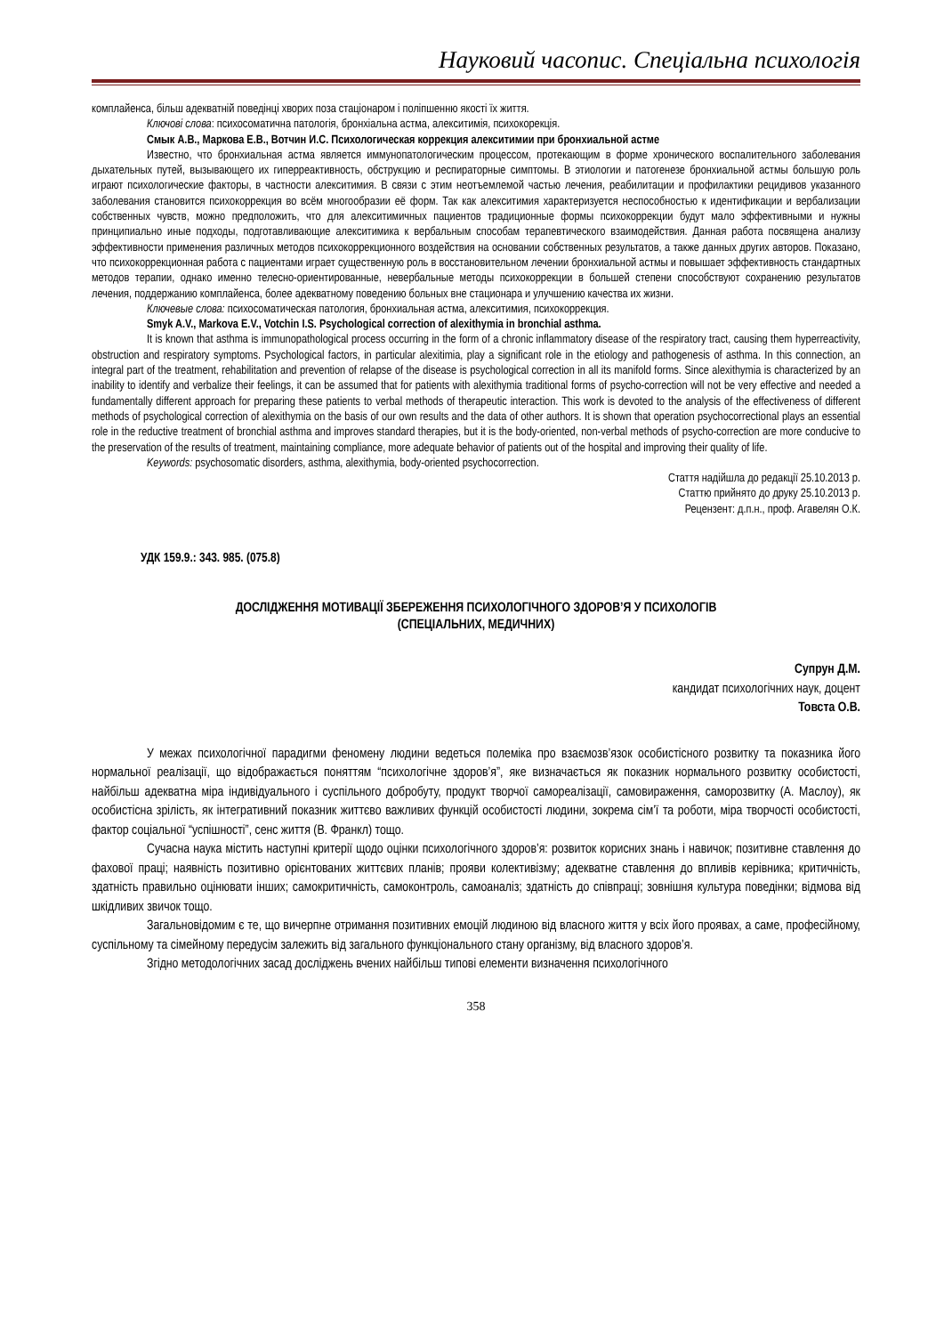Науковий часопис. Спеціальна психологія
комплайенса, більш адекватній поведінці хворих поза стаціонаром і поліпшенню якості їх життя.
Ключові слова: психосоматична патологія, бронхіальна астма, алекситимія, психокорекція.
Смык А.В., Маркова Е.В., Вотчин И.С. Психологическая коррекция алекситимии при бронхиальной астме
Известно, что бронхиальная астма является иммунопатологическим процессом, протекающим в форме хронического воспалительного заболевания дыхательных путей, вызывающего их гиперреактивность, обструкцию и респираторные симптомы. В этиологии и патогенезе бронхиальной астмы большую роль играют психологические факторы, в частности алекситимия. В связи с этим неотъемлемой частью лечения, реабилитации и профилактики рецидивов указанного заболевания становится психокоррекция во всём многообразии её форм. Так как алекситимия характеризуется неспособностью к идентификации и вербализации собственных чувств, можно предположить, что для алекситимичных пациентов традиционные формы психокоррекции будут мало эффективными и нужны принципиально иные подходы, подготавливающие алекситимика к вербальным способам терапевтического взаимодействия. Данная работа посвящена анализу эффективности применения различных методов психокоррекционного воздействия на основании собственных результатов, а также данных других авторов. Показано, что психокоррекционная работа с пациентами играет существенную роль в восстановительном лечении бронхиальной астмы и повышает эффективность стандартных методов терапии, однако именно телесно-ориентированные, невербальные методы психокоррекции в большей степени способствуют сохранению результатов лечения, поддержанию комплайенса, более адекватному поведению больных вне стационара и улучшению качества их жизни.
Ключевые слова: психосоматическая патология, бронхиальная астма, алекситимия, психокоррекция.
Smyk A.V., Markova E.V., Votchin I.S. Psychological correction of alexithymia in bronchial asthma.
It is known that asthma is immunopathological process occurring in the form of a chronic inflammatory disease of the respiratory tract, causing them hyperreactivity, obstruction and respiratory symptoms. Psychological factors, in particular alexitimia, play a significant role in the etiology and pathogenesis of asthma. In this connection, an integral part of the treatment, rehabilitation and prevention of relapse of the disease is psychological correction in all its manifold forms. Since alexithymia is characterized by an inability to identify and verbalize their feelings, it can be assumed that for patients with alexithymia traditional forms of psycho-correction will not be very effective and needed a fundamentally different approach for preparing these patients to verbal methods of therapeutic interaction. This work is devoted to the analysis of the effectiveness of different methods of psychological correction of alexithymia on the basis of our own results and the data of other authors. It is shown that operation psychocorrectional plays an essential role in the reductive treatment of bronchial asthma and improves standard therapies, but it is the body-oriented, non-verbal methods of psycho-correction are more conducive to the preservation of the results of treatment, maintaining compliance, more adequate behavior of patients out of the hospital and improving their quality of life.
Keywords: psychosomatic disorders, asthma, alexithymia, body-oriented psychocorrection.
Стаття надійшла до редакції 25.10.2013 р.
Статтю прийнято до друку 25.10.2013 р.
Рецензент: д.п.н., проф. Агавелян О.К.
УДК 159.9.: 343. 985. (075.8)
ДОСЛІДЖЕННЯ МОТИВАЦІЇ ЗБЕРЕЖЕННЯ ПСИХОЛОГІЧНОГО ЗДОРОВ’Я У ПСИХОЛОГІВ
(СПЕЦІАЛЬНИХ, МЕДИЧНИХ)
Супрун Д.М.
кандидат психологічних наук, доцент
Товста О.В.
У межах психологічної парадигми феномену людини ведеться полеміка про взаємозв’язок особистісного розвитку та показника його нормальної реалізації, що відображається поняттям “психологічне здоров’я”, яке визначається як показник нормального розвитку особистості, найбільш адекватна міра індивідуального і суспільного добробуту, продукт творчої самореалізації, самовираження, саморозвитку (А. Маслоу), як особистісна зрілість, як інтегративний показник життєво важливих функцій особистості людини, зокрема сім’ї та роботи, міра творчості особистості, фактор соціальної “успішності”, сенс життя (В. Франкл) тощо.
Сучасна наука містить наступні критерії щодо оцінки психологічного здоров’я: розвиток корисних знань і навичок; позитивне ставлення до фахової праці; наявність позитивно орієнтованих життєвих планів; прояви колективізму; адекватне ставлення до впливів керівника; критичність, здатність правильно оцінювати інших; самокритичність, самоконтроль, самоаналіз; здатність до співпраці; зовнішня культура поведінки; відмова від шкідливих звичок тощо.
Загальновідомим є те, що вичерпне отримання позитивних емоцій людиною від власного життя у всіх його проявах, а саме, професійному, суспільному та сімейному передусім залежить від загального функціонального стану організму, від власного здоров’я.
Згідно методологічних засад досліджень вчених найбільш типові елементи визначення психологічного
358